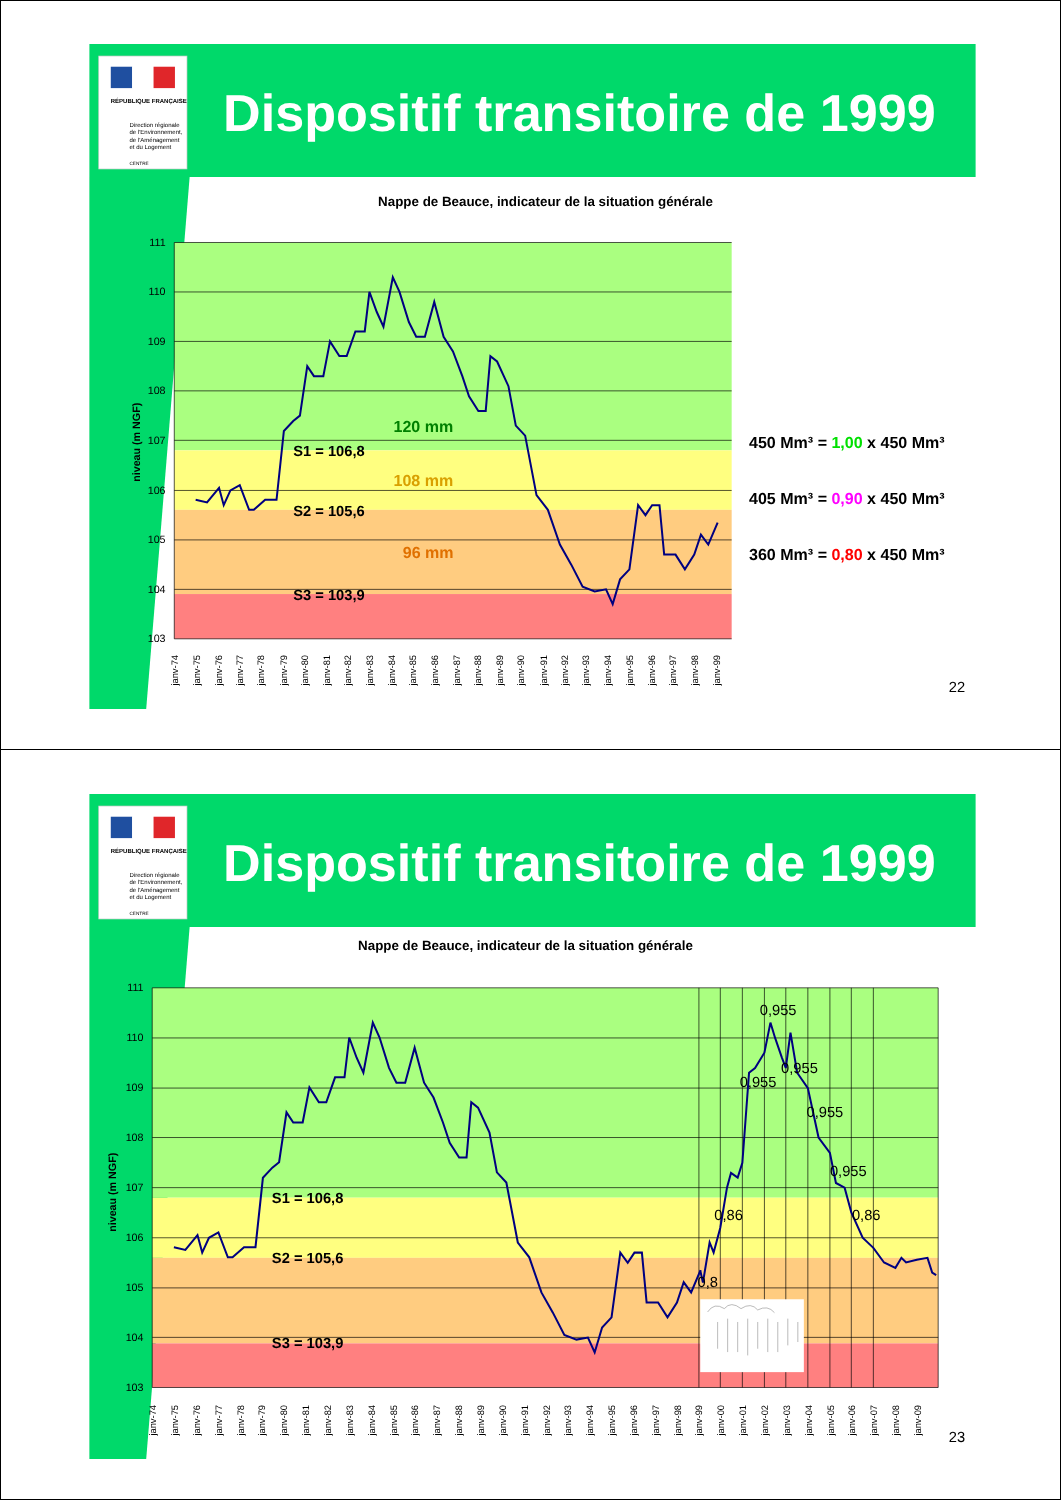RÉPUBLIQUE FRANÇAISE
Direction régionale
de l'Environnement,
de l'Aménagement
et du Logement
CENTRE
Dispositif transitoire de 1999
Nappe de Beauce, indicateur de la situation générale
111
110
109
108
107
106
105
104
103
niveau (m NGF)
120 mm
S1 = 106,8
108 mm
S2 = 105,6
96 mm
S3 = 103,9
janv-74
janv-75
janv-76
janv-77
janv-78
janv-79
janv-80
janv-81
janv-82
janv-83
janv-84
janv-85
janv-86
janv-87
janv-88
janv-89
janv-90
janv-91
janv-92
janv-93
janv-94
janv-95
janv-96
janv-97
janv-98
janv-99
450 Mm³ = 1,00 x 450 Mm³
405 Mm³ = 0,90 x 450 Mm³
360 Mm³ = 0,80 x 450 Mm³
22
RÉPUBLIQUE FRANÇAISE
Direction régionale
de l'Environnement,
de l'Aménagement
et du Logement
CENTRE
Dispositif transitoire de 1999
Nappe de Beauce, indicateur de la situation générale
111
110
109
108
107
106
105
104
103
niveau (m NGF)
S1 = 106,8
S2 = 105,6
S3 = 103,9
0,955
0,955
0,955
0,955
0,955
0,86
0,86
0,8
janv-74
janv-75
janv-76
janv-77
janv-78
janv-79
janv-80
janv-81
janv-82
janv-83
janv-84
janv-85
janv-86
janv-87
janv-88
janv-89
janv-90
janv-91
janv-92
janv-93
janv-94
janv-95
janv-96
janv-97
janv-98
janv-99
janv-00
janv-01
janv-02
janv-03
janv-04
janv-05
janv-06
janv-07
janv-08
janv-09
23